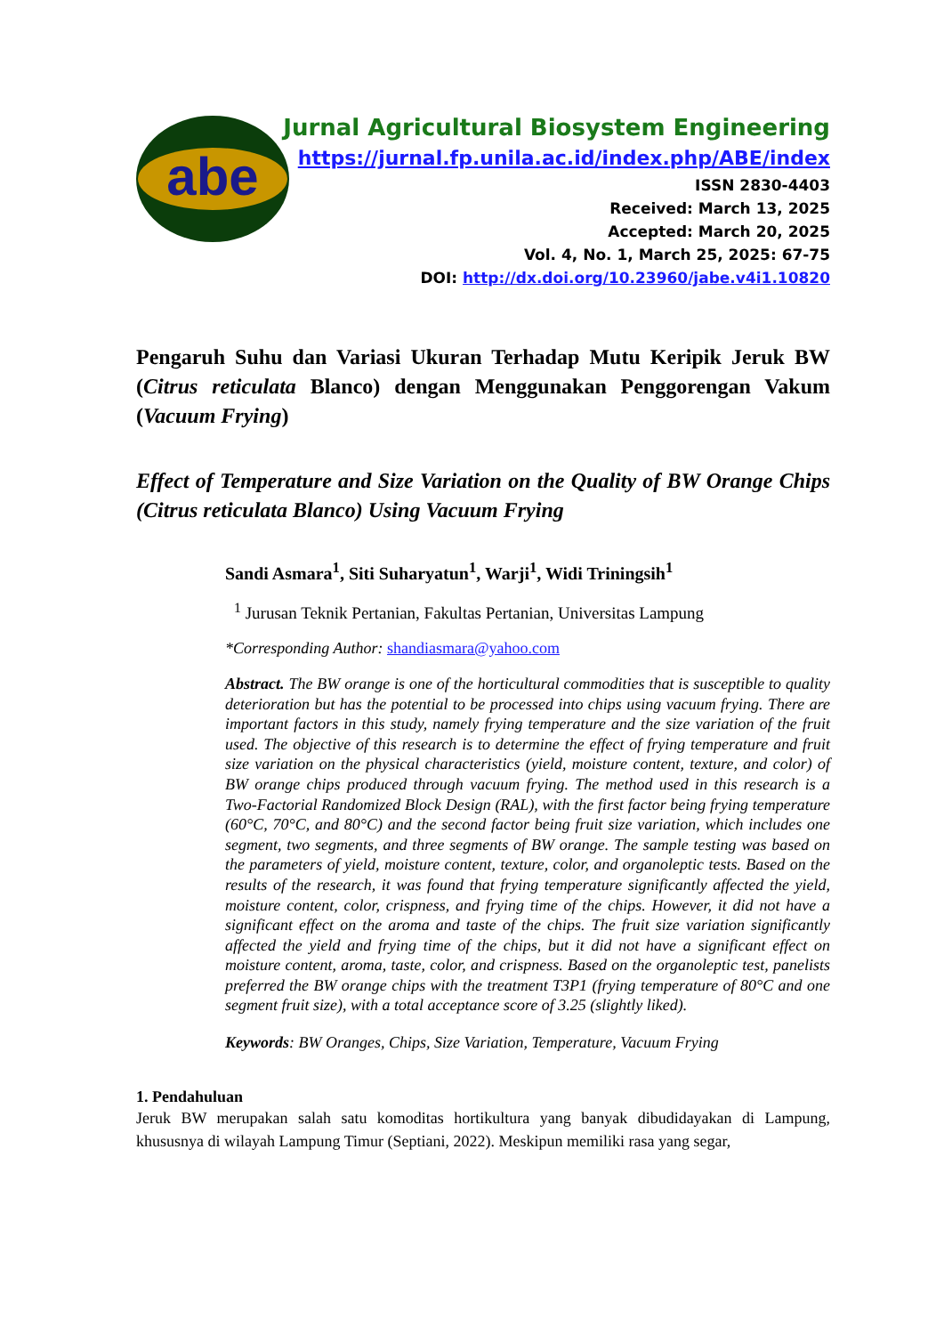abe
Jurnal Agricultural Biosystem Engineering
https://jurnal.fp.unila.ac.id/index.php/ABE/index
ISSN 2830-4403
Received: March 13, 2025
Accepted: March 20, 2025
Vol. 4, No. 1, March 25, 2025: 67-75
DOI: http://dx.doi.org/10.23960/jabe.v4i1.10820
Pengaruh Suhu dan Variasi Ukuran Terhadap Mutu Keripik Jeruk BW (Citrus reticulata Blanco) dengan Menggunakan Penggorengan Vakum (Vacuum Frying)
Effect of Temperature and Size Variation on the Quality of BW Orange Chips (Citrus reticulata Blanco) Using Vacuum Frying
Sandi Asmara<sup>1</sup>, Siti Suharyatun<sup>1</sup>, Warji<sup>1</sup>, Widi Triningsih<sup>1</sup>
<sup>1</sup> Jurusan Teknik Pertanian, Fakultas Pertanian, Universitas Lampung
*Corresponding Author: shandiasmara@yahoo.com
Abstract. The BW orange is one of the horticultural commodities that is susceptible to quality deterioration but has the potential to be processed into chips using vacuum frying. There are important factors in this study, namely frying temperature and the size variation of the fruit used. The objective of this research is to determine the effect of frying temperature and fruit size variation on the physical characteristics (yield, moisture content, texture, and color) of BW orange chips produced through vacuum frying. The method used in this research is a Two-Factorial Randomized Block Design (RAL), with the first factor being frying temperature (60°C, 70°C, and 80°C) and the second factor being fruit size variation, which includes one segment, two segments, and three segments of BW orange. The sample testing was based on the parameters of yield, moisture content, texture, color, and organoleptic tests. Based on the results of the research, it was found that frying temperature significantly affected the yield, moisture content, color, crispness, and frying time of the chips. However, it did not have a significant effect on the aroma and taste of the chips. The fruit size variation significantly affected the yield and frying time of the chips, but it did not have a significant effect on moisture content, aroma, taste, color, and crispness. Based on the organoleptic test, panelists preferred the BW orange chips with the treatment T3P1 (frying temperature of 80°C and one segment fruit size), with a total acceptance score of 3.25 (slightly liked).
Keywords: BW Oranges, Chips, Size Variation, Temperature, Vacuum Frying
1. Pendahuluan
Jeruk BW merupakan salah satu komoditas hortikultura yang banyak dibudidayakan di Lampung, khususnya di wilayah Lampung Timur (Septiani, 2022). Meskipun memiliki rasa yang segar,